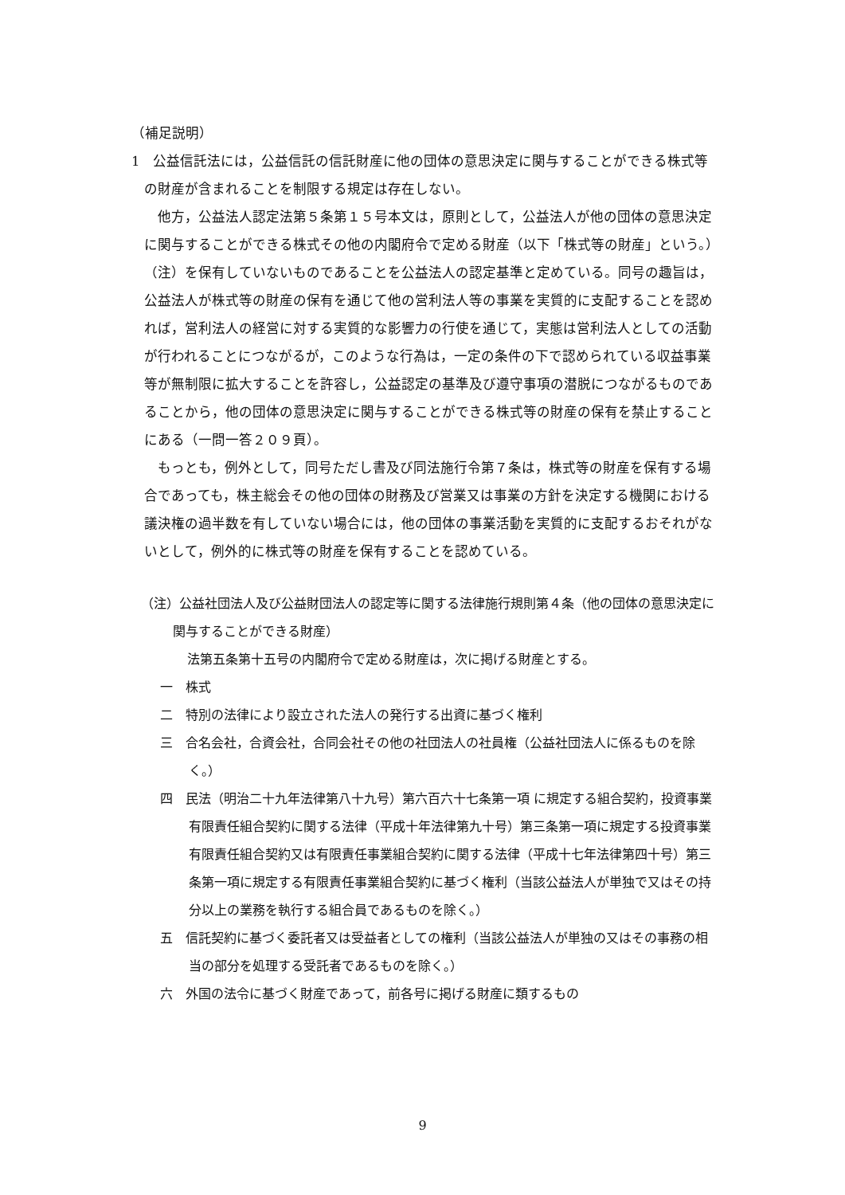（補足説明）
1　公益信託法には，公益信託の信託財産に他の団体の意思決定に関与することができる株式等の財産が含まれることを制限する規定は存在しない。
他方，公益法人認定法第５条第１５号本文は，原則として，公益法人が他の団体の意思決定に関与することができる株式その他の内閣府令で定める財産（以下「株式等の財産」という。）（注）を保有していないものであることを公益法人の認定基準と定めている。同号の趣旨は，公益法人が株式等の財産の保有を通じて他の営利法人等の事業を実質的に支配することを認めれば，営利法人の経営に対する実質的な影響力の行使を通じて，実態は営利法人としての活動が行われることにつながるが，このような行為は，一定の条件の下で認められている収益事業等が無制限に拡大することを許容し，公益認定の基準及び遵守事項の潜脱につながるものであることから，他の団体の意思決定に関与することができる株式等の財産の保有を禁止することにある（一問一答２０９頁）。
もっとも，例外として，同号ただし書及び同法施行令第７条は，株式等の財産を保有する場合であっても，株主総会その他の団体の財務及び営業又は事業の方針を決定する機関における議決権の過半数を有していない場合には，他の団体の事業活動を実質的に支配するおそれがないとして，例外的に株式等の財産を保有することを認めている。
（注）公益社団法人及び公益財団法人の認定等に関する法律施行規則第４条（他の団体の意思決定に関与することができる財産）
法第五条第十五号の内閣府令で定める財産は，次に掲げる財産とする。
一　株式
二　特別の法律により設立された法人の発行する出資に基づく権利
三　合名会社，合資会社，合同会社その他の社団法人の社員権（公益社団法人に係るものを除く。）
四　民法（明治二十九年法律第八十九号）第六百六十七条第一項 に規定する組合契約，投資事業有限責任組合契約に関する法律（平成十年法律第九十号）第三条第一項に規定する投資事業有限責任組合契約又は有限責任事業組合契約に関する法律（平成十七年法律第四十号）第三条第一項に規定する有限責任事業組合契約に基づく権利（当該公益法人が単独で又はその持分以上の業務を執行する組合員であるものを除く。）
五　信託契約に基づく委託者又は受益者としての権利（当該公益法人が単独の又はその事務の相当の部分を処理する受託者であるものを除く。）
六　外国の法令に基づく財産であって，前各号に掲げる財産に類するもの
9